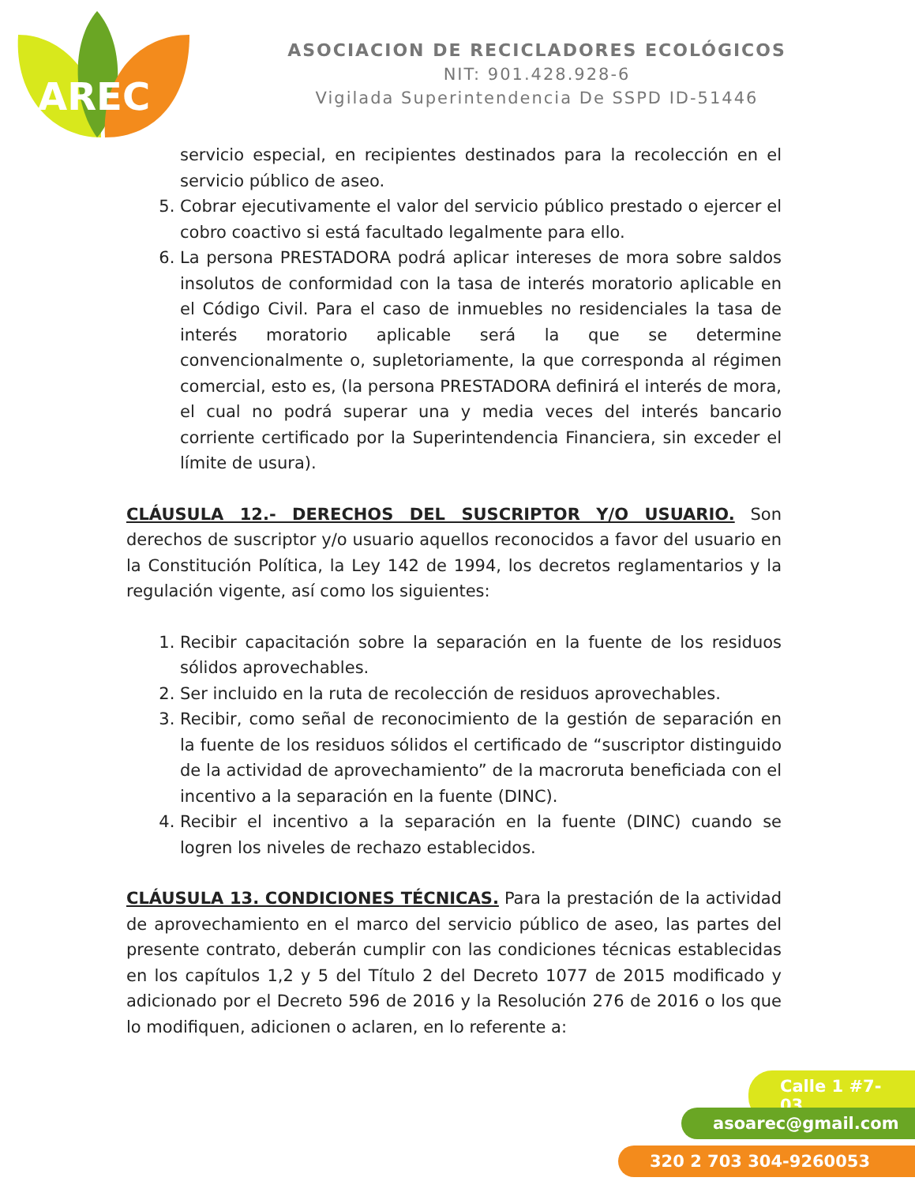AREC
ASOCIACION DE RECICLADORES ECOLÓGICOS
NIT: 901.428.928-6
Vigilada Superintendencia De SSPD ID-51446
servicio especial, en recipientes destinados para la recolección en el servicio público de aseo.
5. Cobrar ejecutivamente el valor del servicio público prestado o ejercer el cobro coactivo si está facultado legalmente para ello.
6. La persona PRESTADORA podrá aplicar intereses de mora sobre saldos insolutos de conformidad con la tasa de interés moratorio aplicable en el Código Civil. Para el caso de inmuebles no residenciales la tasa de interés moratorio aplicable será la que se determine convencionalmente o, supletoriamente, la que corresponda al régimen comercial, esto es, (la persona PRESTADORA definirá el interés de mora, el cual no podrá superar una y media veces del interés bancario corriente certificado por la Superintendencia Financiera, sin exceder el límite de usura).
CLÁUSULA 12.- DERECHOS DEL SUSCRIPTOR Y/O USUARIO. Son derechos de suscriptor y/o usuario aquellos reconocidos a favor del usuario en la Constitución Política, la Ley 142 de 1994, los decretos reglamentarios y la regulación vigente, así como los siguientes:
1. Recibir capacitación sobre la separación en la fuente de los residuos sólidos aprovechables.
2. Ser incluido en la ruta de recolección de residuos aprovechables.
3. Recibir, como señal de reconocimiento de la gestión de separación en la fuente de los residuos sólidos el certificado de “suscriptor distinguido de la actividad de aprovechamiento” de la macroruta beneficiada con el incentivo a la separación en la fuente (DINC).
4. Recibir el incentivo a la separación en la fuente (DINC) cuando se logren los niveles de rechazo establecidos.
CLÁUSULA 13. CONDICIONES TÉCNICAS. Para la prestación de la actividad de aprovechamiento en el marco del servicio público de aseo, las partes del presente contrato, deberán cumplir con las condiciones técnicas establecidas en los capítulos 1,2 y 5 del Título 2 del Decreto 1077 de 2015 modificado y adicionado por el Decreto 596 de 2016 y la Resolución 276 de 2016 o los que lo modifiquen, adicionen o aclaren, en lo referente a:
Calle 1 #7-03
asoarec@gmail.com
320 2 703 304-9260053